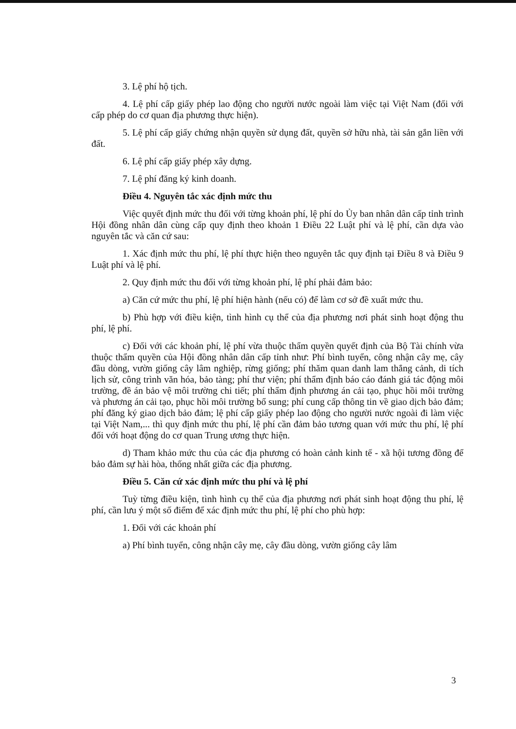3. Lệ phí hộ tịch.
4. Lệ phí cấp giấy phép lao động cho người nước ngoài làm việc tại Việt Nam (đối với cấp phép do cơ quan địa phương thực hiện).
5. Lệ phí cấp giấy chứng nhận quyền sử dụng đất, quyền sở hữu nhà, tài sản gắn liền với đất.
6. Lệ phí cấp giấy phép xây dựng.
7. Lệ phí đăng ký kinh doanh.
Điều 4. Nguyên tắc xác định mức thu
Việc quyết định mức thu đối với từng khoản phí, lệ phí do Ủy ban nhân dân cấp tỉnh trình Hội đồng nhân dân cùng cấp quy định theo khoản 1 Điều 22 Luật phí và lệ phí, cần dựa vào nguyên tắc và căn cứ sau:
1. Xác định mức thu phí, lệ phí thực hiện theo nguyên tắc quy định tại Điều 8 và Điều 9 Luật phí và lệ phí.
2. Quy định mức thu đối với từng khoản phí, lệ phí phải đảm bảo:
a) Căn cứ mức thu phí, lệ phí hiện hành (nếu có) để làm cơ sở đề xuất mức thu.
b) Phù hợp với điều kiện, tình hình cụ thể của địa phương nơi phát sinh hoạt động thu phí, lệ phí.
c) Đối với các khoản phí, lệ phí vừa thuộc thẩm quyền quyết định của Bộ Tài chính vừa thuộc thẩm quyền của Hội đồng nhân dân cấp tỉnh như: Phí bình tuyển, công nhận cây mẹ, cây đầu dòng, vườn giống cây lâm nghiệp, rừng giống; phí thăm quan danh lam thắng cảnh, di tích lịch sử, công trình văn hóa, bảo tàng; phí thư viện; phí thẩm định báo cáo đánh giá tác động môi trường, đề án bảo vệ môi trường chi tiết; phí thẩm định phương án cải tạo, phục hồi môi trường và phương án cải tạo, phục hồi môi trường bổ sung; phí cung cấp thông tin về giao dịch bảo đảm; phí đăng ký giao dịch bảo đảm; lệ phí cấp giấy phép lao động cho người nước ngoài đi làm việc tại Việt Nam,... thì quy định mức thu phí, lệ phí cần đảm bảo tương quan với mức thu phí, lệ phí đối với hoạt động do cơ quan Trung ương thực hiện.
d) Tham khảo mức thu của các địa phương có hoàn cảnh kinh tế - xã hội tương đồng để bảo đảm sự hài hòa, thống nhất giữa các địa phương.
Điều 5. Căn cứ xác định mức thu phí và lệ phí
Tuỳ từng điều kiện, tình hình cụ thể của địa phương nơi phát sinh hoạt động thu phí, lệ phí, cần lưu ý một số điểm để xác định mức thu phí, lệ phí cho phù hợp:
1. Đối với các khoản phí
a) Phí bình tuyển, công nhận cây mẹ, cây đầu dòng, vườn giống cây lâm
3